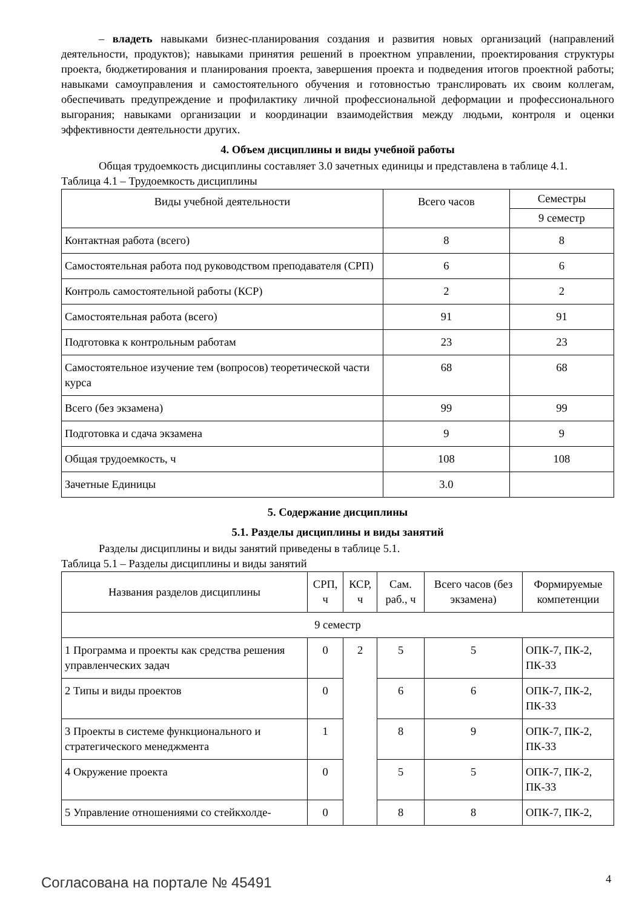– владеть навыками бизнес-планирования создания и развития новых организаций (направлений деятельности, продуктов); навыками принятия решений в проектном управлении, проектирования структуры проекта, бюджетирования и планирования проекта, завершения проекта и подведения итогов проектной работы; навыками самоуправления и самостоятельного обучения и готовностью транслировать их своим коллегам, обеспечивать предупреждение и профилактику личной профессиональной деформации и профессионального выгорания; навыками организации и координации взаимодействия между людьми, контроля и оценки эффективности деятельности других.
4. Объем дисциплины и виды учебной работы
Общая трудоемкость дисциплины составляет 3.0 зачетных единицы и представлена в таблице 4.1.
Таблица 4.1 – Трудоемкость дисциплины
| Виды учебной деятельности | Всего часов | Семестры |
| --- | --- | --- |
| | | 9 семестр |
| Контактная работа (всего) | 8 | 8 |
| Самостоятельная работа под руководством преподавателя (СРП) | 6 | 6 |
| Контроль самостоятельной работы (КСР) | 2 | 2 |
| Самостоятельная работа (всего) | 91 | 91 |
| Подготовка к контрольным работам | 23 | 23 |
| Самостоятельное изучение тем (вопросов) теоретической части курса | 68 | 68 |
| Всего (без экзамена) | 99 | 99 |
| Подготовка и сдача экзамена | 9 | 9 |
| Общая трудоемкость, ч | 108 | 108 |
| Зачетные Единицы | 3.0 | |
5. Содержание дисциплины
5.1. Разделы дисциплины и виды занятий
Разделы дисциплины и виды занятий приведены в таблице 5.1.
Таблица 5.1 – Разделы дисциплины и виды занятий
| Названия разделов дисциплины | СРП, ч | КСР, ч | Сам. раб., ч | Всего часов (без экзамена) | Формируемые компетенции |
| --- | --- | --- | --- | --- | --- |
| 9 семестр | | | | | |
| 1 Программа и проекты как средства решения управленческих задач | 0 | 2 | 5 | 5 | ОПК-7, ПК-2, ПК-33 |
| 2 Типы и виды проектов | 0 | | 6 | 6 | ОПК-7, ПК-2, ПК-33 |
| 3 Проекты в системе функционального и стратегического менеджмента | 1 | | 8 | 9 | ОПК-7, ПК-2, ПК-33 |
| 4 Окружение проекта | 0 | | 5 | 5 | ОПК-7, ПК-2, ПК-33 |
| 5 Управление отношениями со стейкхолде- | 0 | | 8 | 8 | ОПК-7, ПК-2, |
Согласована на портале № 45491 4